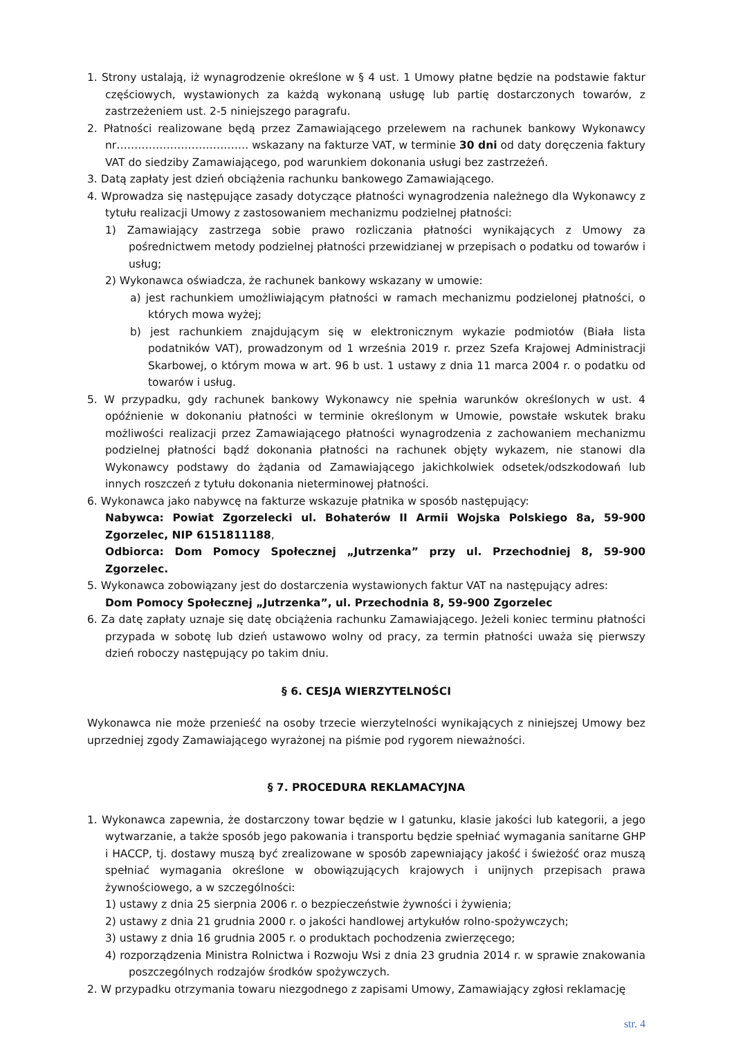1. Strony ustalają, iż wynagrodzenie określone w § 4 ust. 1 Umowy płatne będzie na podstawie faktur częściowych, wystawionych za każdą wykonaną usługę lub partię dostarczonych towarów, z zastrzeżeniem ust. 2-5 niniejszego paragrafu.
2. Płatności realizowane będą przez Zamawiającego przelewem na rachunek bankowy Wykonawcy nr………………………………. wskazany na fakturze VAT, w terminie 30 dni od daty doręczenia faktury VAT do siedziby Zamawiającego, pod warunkiem dokonania usługi bez zastrzeżeń.
3. Datą zapłaty jest dzień obciążenia rachunku bankowego Zamawiającego.
4. Wprowadza się następujące zasady dotyczące płatności wynagrodzenia należnego dla Wykonawcy z tytułu realizacji Umowy z zastosowaniem mechanizmu podzielnej płatności:
1) Zamawiający zastrzega sobie prawo rozliczania płatności wynikających z Umowy za pośrednictwem metody podzielnej płatności przewidzianej w przepisach o podatku od towarów i usług;
2) Wykonawca oświadcza, że rachunek bankowy wskazany w umowie:
a) jest rachunkiem umożliwiającym płatności w ramach mechanizmu podzielonej płatności, o których mowa wyżej;
b) jest rachunkiem znajdującym się w elektronicznym wykazie podmiotów (Biała lista podatników VAT), prowadzonym od 1 września 2019 r. przez Szefa Krajowej Administracji Skarbowej, o którym mowa w art. 96 b ust. 1 ustawy z dnia 11 marca 2004 r. o podatku od towarów i usług.
5. W przypadku, gdy rachunek bankowy Wykonawcy nie spełnia warunków określonych w ust. 4 opóźnienie w dokonaniu płatności w terminie określonym w Umowie, powstałe wskutek braku możliwości realizacji przez Zamawiającego płatności wynagrodzenia z zachowaniem mechanizmu podzielnej płatności bądź dokonania płatności na rachunek objęty wykazem, nie stanowi dla Wykonawcy podstawy do żądania od Zamawiającego jakichkolwiek odsetek/odszkodowań lub innych roszczeń z tytułu dokonania nieterminowej płatności.
6. Wykonawca jako nabywcę na fakturze wskazuje płatnika w sposób następujący:
Nabywca: Powiat Zgorzelecki ul. Bohaterów II Armii Wojska Polskiego 8a, 59-900 Zgorzelec, NIP 6151811188,
Odbiorca: Dom Pomocy Społecznej „Jutrzenka” przy ul. Przechodniej 8, 59-900 Zgorzelec.
5. Wykonawca zobowiązany jest do dostarczenia wystawionych faktur VAT na następujący adres:
Dom Pomocy Społecznej „Jutrzenka”, ul. Przechodnia 8, 59-900 Zgorzelec
6. Za datę zapłaty uznaje się datę obciążenia rachunku Zamawiającego. Jeżeli koniec terminu płatności przypada w sobotę lub dzień ustawowo wolny od pracy, za termin płatności uważa się pierwszy dzień roboczy następujący po takim dniu.
§ 6. CESJA WIERZYTELNOŚCI
Wykonawca nie może przenieść na osoby trzecie wierzytelności wynikających z niniejszej Umowy bez uprzedniej zgody Zamawiającego wyrażonej na piśmie pod rygorem nieważności.
§ 7. PROCEDURA REKLAMACYJNA
1. Wykonawca zapewnia, że dostarczony towar będzie w I gatunku, klasie jakości lub kategorii, a jego wytwarzanie, a także sposób jego pakowania i transportu będzie spełniać wymagania sanitarne GHP i HACCP, tj. dostawy muszą być zrealizowane w sposób zapewniający jakość i świeżość oraz muszą spełniać wymagania określone w obowiązujących krajowych i unijnych przepisach prawa żywnościowego, a w szczególności:
1) ustawy z dnia 25 sierpnia 2006 r. o bezpieczeństwie żywności i żywienia;
2) ustawy z dnia 21 grudnia 2000 r. o jakości handlowej artykułów rolno-spożywczych;
3) ustawy z dnia 16 grudnia 2005 r. o produktach pochodzenia zwierzęcego;
4) rozporządzenia Ministra Rolnictwa i Rozwoju Wsi z dnia 23 grudnia 2014 r. w sprawie znakowania poszczególnych rodzajów środków spożywczych.
2. W przypadku otrzymania towaru niezgodnego z zapisami Umowy, Zamawiający zgłosi reklamację
str. 4